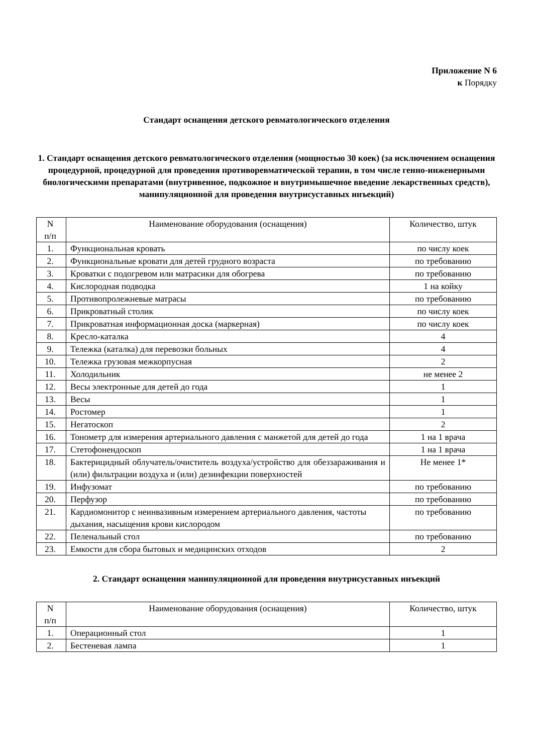Приложение N 6
к Порядку
Стандарт оснащения детского ревматологического отделения
1. Стандарт оснащения детского ревматологического отделения (мощностью 30 коек) (за исключением оснащения процедурной, процедурной для проведения противоревматической терапии, в том числе генно-инженерными биологическими препаратами (внутривенное, подкожное и внутримышечное введение лекарственных средств), манипуляционной для проведения внутрисуставных инъекций)
| N п/п | Наименование оборудования (оснащения) | Количество, штук |
| --- | --- | --- |
| 1. | Функциональная кровать | по числу коек |
| 2. | Функциональные кровати для детей грудного возраста | по требованию |
| 3. | Кроватки с подогревом или матрасики для обогрева | по требованию |
| 4. | Кислородная подводка | 1 на койку |
| 5. | Противопролежневые матрасы | по требованию |
| 6. | Прикроватный столик | по числу коек |
| 7. | Прикроватная информационная доска (маркерная) | по числу коек |
| 8. | Кресло-каталка | 4 |
| 9. | Тележка (каталка) для перевозки больных | 4 |
| 10. | Тележка грузовая межкорпусная | 2 |
| 11. | Холодильник | не менее 2 |
| 12. | Весы электронные для детей до года | 1 |
| 13. | Весы | 1 |
| 14. | Ростомер | 1 |
| 15. | Негатоскоп | 2 |
| 16. | Тонометр для измерения артериального давления с манжетой для детей до года | 1 на 1 врача |
| 17. | Стетофонендоскоп | 1 на 1 врача |
| 18. | Бактерицидный облучатель/очиститель воздуха/устройство для обеззараживания и (или) фильтрации воздуха и (или) дезинфекции поверхностей | Не менее 1* |
| 19. | Инфузомат | по требованию |
| 20. | Перфузор | по требованию |
| 21. | Кардиомонитор с неинвазивным измерением артериального давления, частоты дыхания, насыщения крови кислородом | по требованию |
| 22. | Пеленальный стол | по требованию |
| 23. | Емкости для сбора бытовых и медицинских отходов | 2 |
2. Стандарт оснащения манипуляционной для проведения внутрисуставных инъекций
| N п/п | Наименование оборудования (оснащения) | Количество, штук |
| --- | --- | --- |
| 1. | Операционный стол | 1 |
| 2. | Бестеневая лампа | 1 |